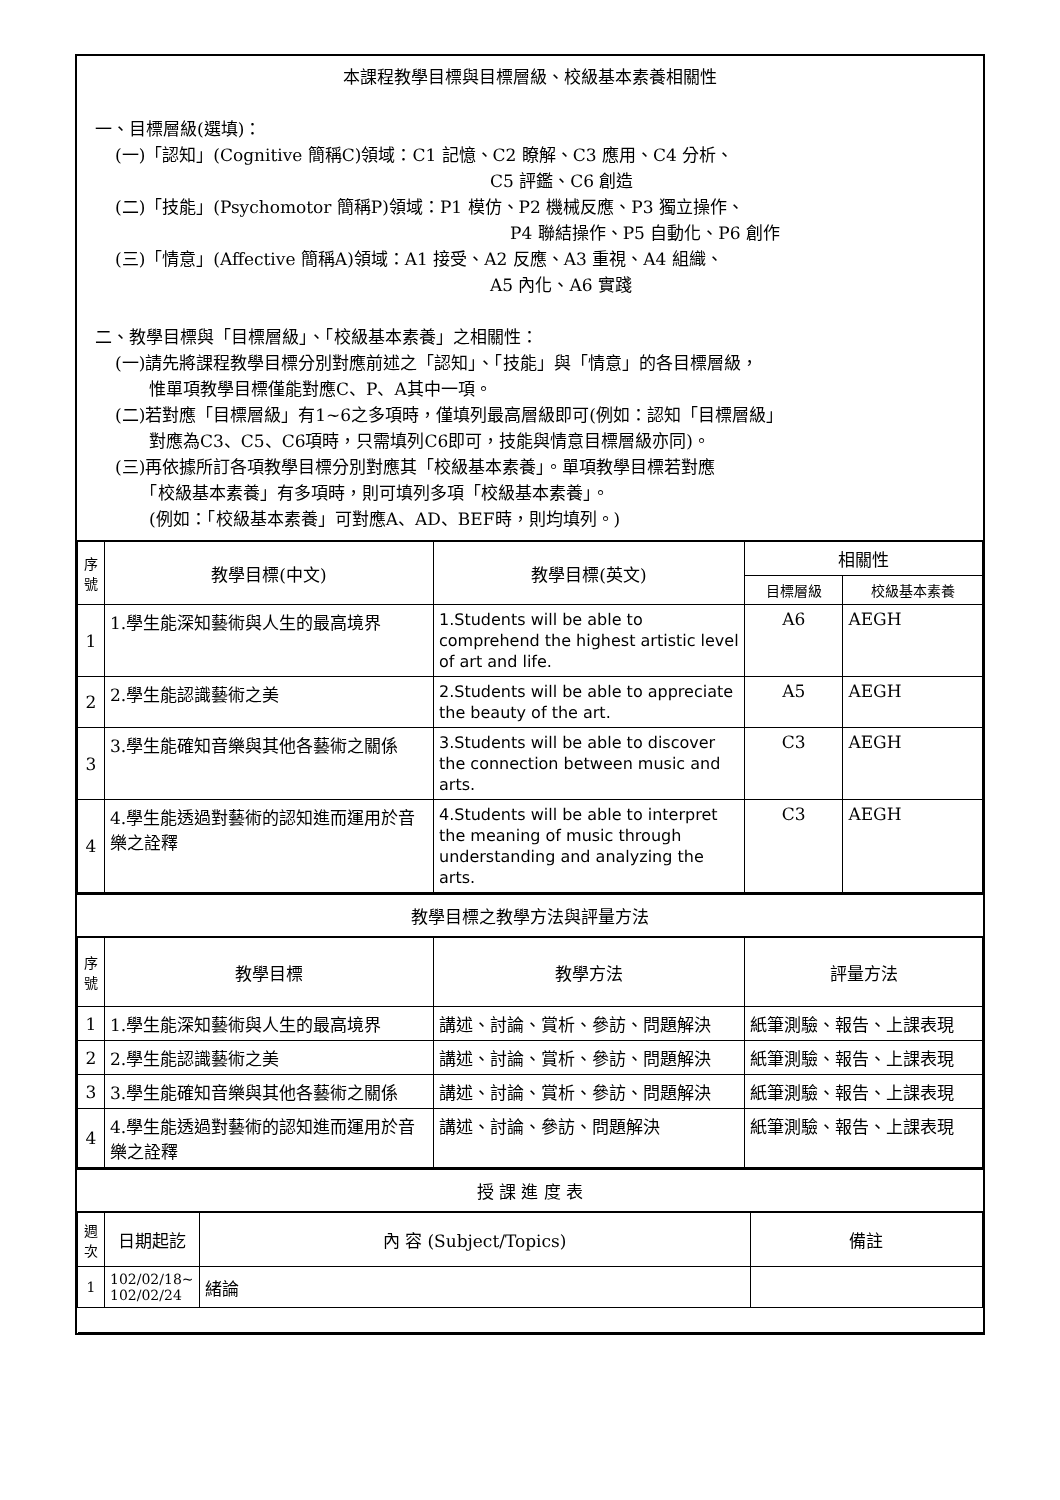本課程教學目標與目標層級、校級基本素養相關性
一、目標層級(選填)：
(一)「認知」(Cognitive 簡稱C)領域：C1 記憶、C2 瞭解、C3 應用、C4 分析、
C5 評鑑、C6 創造
(二)「技能」(Psychomotor 簡稱P)領域：P1 模仿、P2 機械反應、P3 獨立操作、
P4 聯結操作、P5 自動化、P6 創作
(三)「情意」(Affective 簡稱A)領域：A1 接受、A2 反應、A3 重視、A4 組織、
A5 內化、A6 實踐
二、教學目標與「目標層級」、「校級基本素養」之相關性：
(一)請先將課程教學目標分別對應前述之「認知」、「技能」與「情意」的各目標層級，
　　惟單項教學目標僅能對應C、P、A其中一項。
(二)若對應「目標層級」有1~6之多項時，僅填列最高層級即可(例如：認知「目標層級」
　　對應為C3、C5、C6項時，只需填列C6即可，技能與情意目標層級亦同)。
(三)再依據所訂各項教學目標分別對應其「校級基本素養」。單項教學目標若對應
　　「校級基本素養」有多項時，則可填列多項「校級基本素養」。
　　(例如：「校級基本素養」可對應A、AD、BEF時，則均填列。)
| 序號 | 教學目標(中文) | 教學目標(英文) | 相關性 | |
| --- | --- | --- | --- | --- |
| | | | 目標層級 | 校級基本素養 |
| 1 | 1.學生能深知藝術與人生的最高境界 | 1.Students will be able to comprehend the highest artistic level of art and life. | A6 | AEGH |
| 2 | 2.學生能認識藝術之美 | 2.Students will be able to appreciate the beauty of the art. | A5 | AEGH |
| 3 | 3.學生能確知音樂與其他各藝術之關係 | 3.Students will be able to discover the connection between music and arts. | C3 | AEGH |
| 4 | 4.學生能透過對藝術的認知進而運用於音樂之詮釋 | 4.Students will be able to interpret the meaning of music through understanding and analyzing the arts. | C3 | AEGH |
教學目標之教學方法與評量方法
| 序號 | 教學目標 | 教學方法 | 評量方法 |
| --- | --- | --- | --- |
| 1 | 1.學生能深知藝術與人生的最高境界 | 講述、討論、賞析、參訪、問題解決 | 紙筆測驗、報告、上課表現 |
| 2 | 2.學生能認識藝術之美 | 講述、討論、賞析、參訪、問題解決 | 紙筆測驗、報告、上課表現 |
| 3 | 3.學生能確知音樂與其他各藝術之關係 | 講述、討論、賞析、參訪、問題解決 | 紙筆測驗、報告、上課表現 |
| 4 | 4.學生能透過對藝術的認知進而運用於音樂之詮釋 | 講述、討論、參訪、問題解決 | 紙筆測驗、報告、上課表現 |
授 課 進 度 表
| 週次 | 日期起訖 | 內 容 (Subject/Topics) | 備註 |
| --- | --- | --- | --- |
| 1 | 102/02/18~ 102/02/24 | 緒論 | |